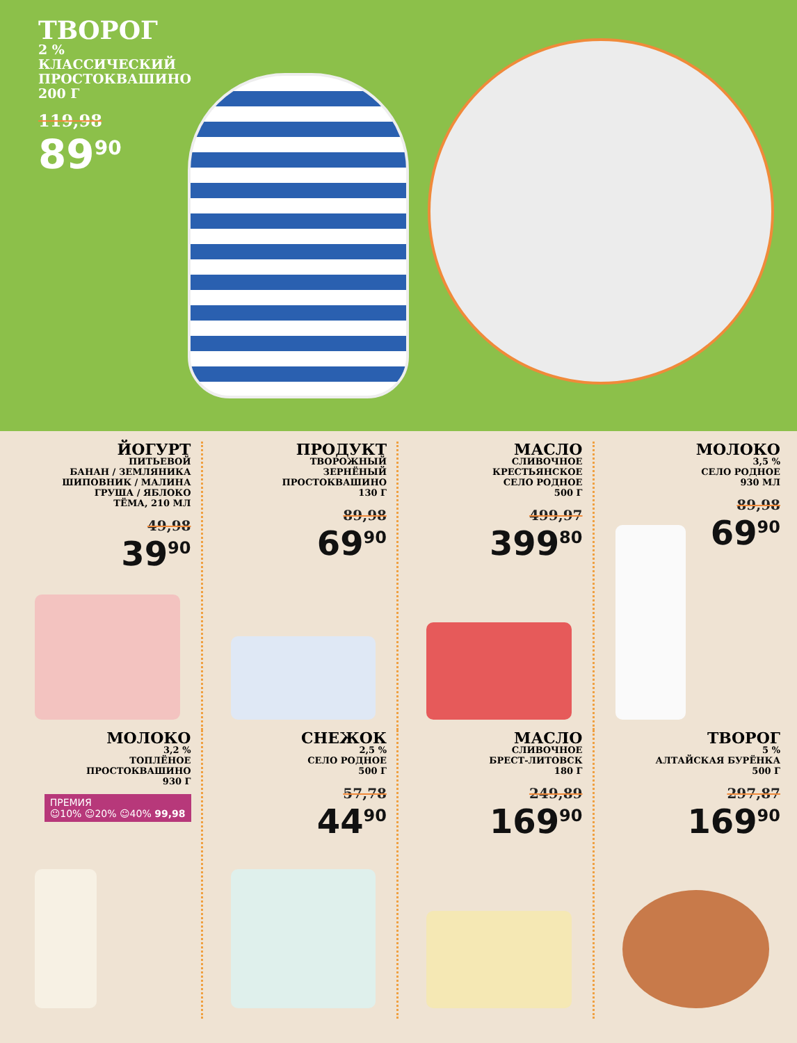ТВОРОГ
2 %
КЛАССИЧЕСКИЙ
ПРОСТОКВАШИНО
200 Г
119,98
89<sup>90</sup>
ЙОГУРТ
ПИТЬЕВОЙ
БАНАН / ЗЕМЛЯНИКА
ШИПОВНИК / МАЛИНА
ГРУША / ЯБЛОКО
ТЁМА, 210 МЛ
49,98
39<sup>90</sup>
ПРОДУКТ
ТВОРОЖНЫЙ
ЗЕРНЁНЫЙ
ПРОСТОКВАШИНО
130 Г
89,98
69<sup>90</sup>
МАСЛО
СЛИВОЧНОЕ
КРЕСТЬЯНСКОЕ
СЕЛО РОДНОЕ
500 Г
499,97
399<sup>80</sup>
МОЛОКО
3,5 %
СЕЛО РОДНОЕ
930 МЛ
89,98
69<sup>90</sup>
МОЛОКО
3,2 %
ТОПЛЁНОЕ
ПРОСТОКВАШИНО
930 Г
ПРЕМИЯ
☺10% ☺20% ☺40% 99,98
СНЕЖОК
2,5 %
СЕЛО РОДНОЕ
500 Г
57,78
44<sup>90</sup>
МАСЛО
СЛИВОЧНОЕ
БРЕСТ-ЛИТОВСК
180 Г
249,89
169<sup>90</sup>
ТВОРОГ
5 %
АЛТАЙСКАЯ БУРЁНКА
500 Г
297,87
169<sup>90</sup>